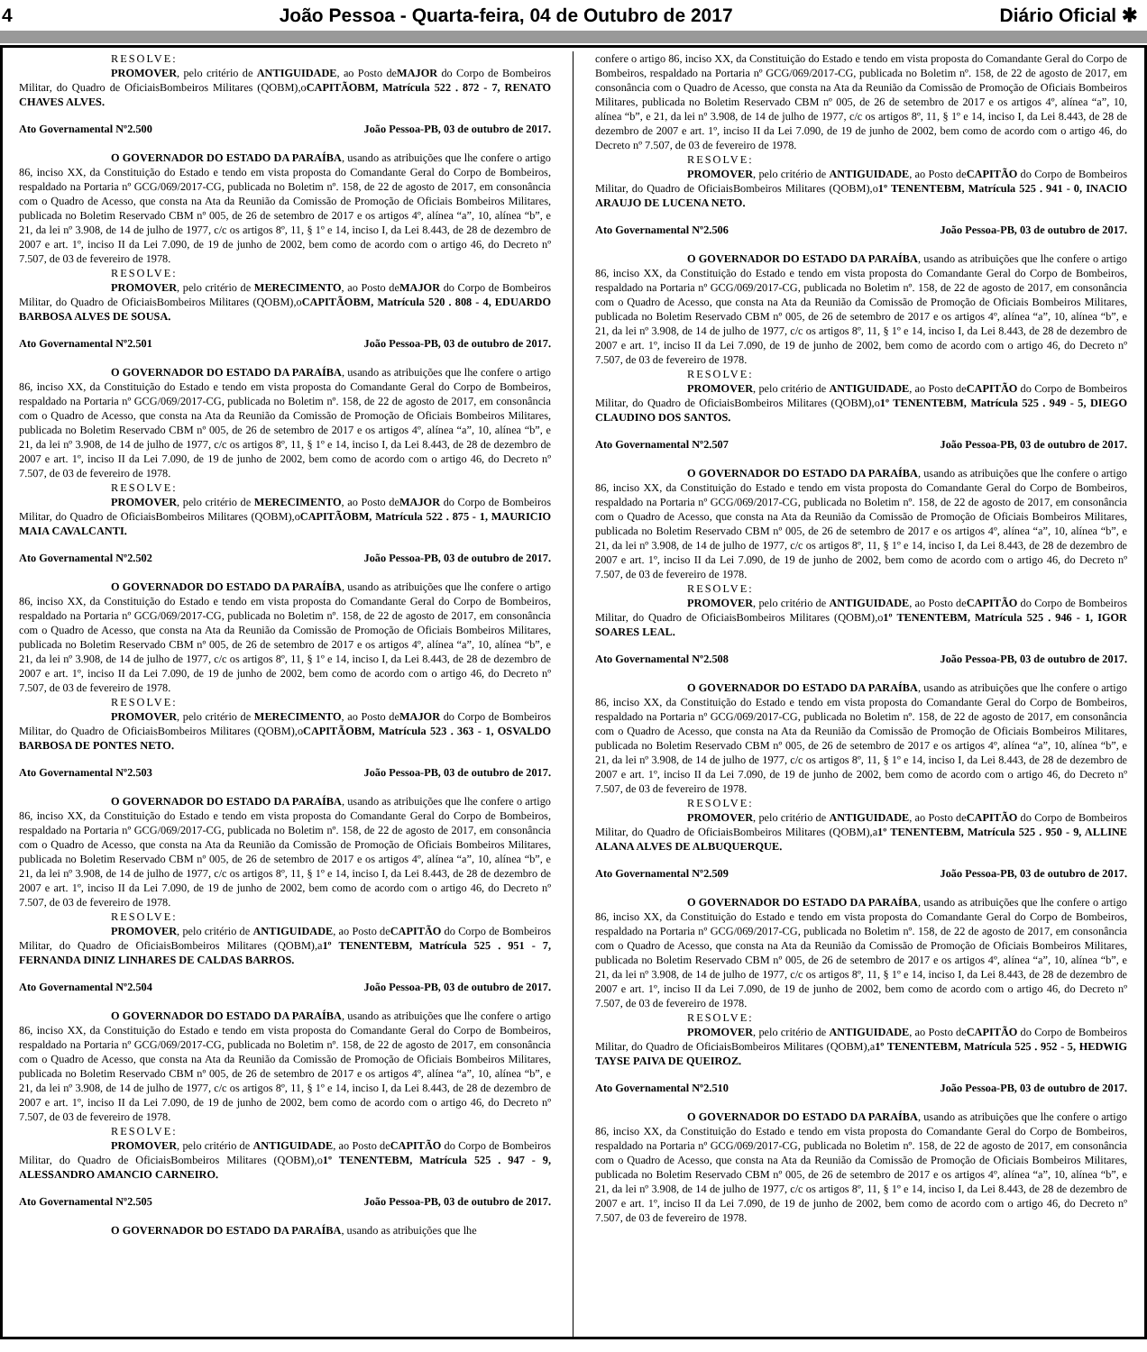4 João Pessoa - Quarta-feira, 04 de Outubro de 2017 Diário Oficial ✱
RESOLVE:
PROMOVER, pelo critério de ANTIGUIDADE, ao Posto deMAJOR do Corpo de Bombeiros Militar, do Quadro de OficiaisBombeiros Militares (QOBM),oCAPITÃOBM, Matrícula 522 . 872 - 7, RENATO CHAVES ALVES.
Ato Governamental Nº2.500 João Pessoa-PB, 03 de outubro de 2017.
O GOVERNADOR DO ESTADO DA PARAÍBA, usando as atribuições que lhe confere o artigo 86, inciso XX, da Constituição do Estado e tendo em vista proposta do Comandante Geral do Corpo de Bombeiros, respaldado na Portaria nº GCG/069/2017-CG, publicada no Boletim nº. 158, de 22 de agosto de 2017, em consonância com o Quadro de Acesso, que consta na Ata da Reunião da Comissão de Promoção de Oficiais Bombeiros Militares, publicada no Boletim Reservado CBM nº 005, de 26 de setembro de 2017 e os artigos 4º, alínea “a”, 10, alínea “b”, e 21, da lei nº 3.908, de 14 de julho de 1977, c/c os artigos 8º, 11, § 1º e 14, inciso I, da Lei 8.443, de 28 de dezembro de 2007 e art. 1º, inciso II da Lei 7.090, de 19 de junho de 2002, bem como de acordo com o artigo 46, do Decreto nº 7.507, de 03 de fevereiro de 1978.
RESOLVE:
PROMOVER, pelo critério de MERECIMENTO, ao Posto deMAJOR do Corpo de Bombeiros Militar, do Quadro de OficiaisBombeiros Militares (QOBM),oCAPITÃOBM, Matrícula 520 . 808 - 4, EDUARDO BARBOSA ALVES DE SOUSA.
Ato Governamental Nº2.501 João Pessoa-PB, 03 de outubro de 2017.
O GOVERNADOR DO ESTADO DA PARAÍBA, usando as atribuições que lhe confere o artigo 86, inciso XX, da Constituição do Estado e tendo em vista proposta do Comandante Geral do Corpo de Bombeiros, respaldado na Portaria nº GCG/069/2017-CG, publicada no Boletim nº. 158, de 22 de agosto de 2017, em consonância com o Quadro de Acesso, que consta na Ata da Reunião da Comissão de Promoção de Oficiais Bombeiros Militares, publicada no Boletim Reservado CBM nº 005, de 26 de setembro de 2017 e os artigos 4º, alínea “a”, 10, alínea “b”, e 21, da lei nº 3.908, de 14 de julho de 1977, c/c os artigos 8º, 11, § 1º e 14, inciso I, da Lei 8.443, de 28 de dezembro de 2007 e art. 1º, inciso II da Lei 7.090, de 19 de junho de 2002, bem como de acordo com o artigo 46, do Decreto nº 7.507, de 03 de fevereiro de 1978.
RESOLVE:
PROMOVER, pelo critério de MERECIMENTO, ao Posto deMAJOR do Corpo de Bombeiros Militar, do Quadro de OficiaisBombeiros Militares (QOBM),oCAPITÃOBM, Matrícula 522 . 875 - 1, MAURICIO MAIA CAVALCANTI.
Ato Governamental Nº2.502 João Pessoa-PB, 03 de outubro de 2017.
O GOVERNADOR DO ESTADO DA PARAÍBA, usando as atribuições que lhe confere o artigo 86, inciso XX, da Constituição do Estado e tendo em vista proposta do Comandante Geral do Corpo de Bombeiros, respaldado na Portaria nº GCG/069/2017-CG, publicada no Boletim nº. 158, de 22 de agosto de 2017, em consonância com o Quadro de Acesso, que consta na Ata da Reunião da Comissão de Promoção de Oficiais Bombeiros Militares, publicada no Boletim Reservado CBM nº 005, de 26 de setembro de 2017 e os artigos 4º, alínea “a”, 10, alínea “b”, e 21, da lei nº 3.908, de 14 de julho de 1977, c/c os artigos 8º, 11, § 1º e 14, inciso I, da Lei 8.443, de 28 de dezembro de 2007 e art. 1º, inciso II da Lei 7.090, de 19 de junho de 2002, bem como de acordo com o artigo 46, do Decreto nº 7.507, de 03 de fevereiro de 1978.
RESOLVE:
PROMOVER, pelo critério de MERECIMENTO, ao Posto deMAJOR do Corpo de Bombeiros Militar, do Quadro de OficiaisBombeiros Militares (QOBM),oCAPITÃOBM, Matrícula 523 . 363 - 1, OSVALDO BARBOSA DE PONTES NETO.
Ato Governamental Nº2.503 João Pessoa-PB, 03 de outubro de 2017.
O GOVERNADOR DO ESTADO DA PARAÍBA, usando as atribuições que lhe confere o artigo 86, inciso XX, da Constituição do Estado e tendo em vista proposta do Comandante Geral do Corpo de Bombeiros, respaldado na Portaria nº GCG/069/2017-CG, publicada no Boletim nº. 158, de 22 de agosto de 2017, em consonância com o Quadro de Acesso, que consta na Ata da Reunião da Comissão de Promoção de Oficiais Bombeiros Militares, publicada no Boletim Reservado CBM nº 005, de 26 de setembro de 2017 e os artigos 4º, alínea “a”, 10, alínea “b”, e 21, da lei nº 3.908, de 14 de julho de 1977, c/c os artigos 8º, 11, § 1º e 14, inciso I, da Lei 8.443, de 28 de dezembro de 2007 e art. 1º, inciso II da Lei 7.090, de 19 de junho de 2002, bem como de acordo com o artigo 46, do Decreto nº 7.507, de 03 de fevereiro de 1978.
RESOLVE:
PROMOVER, pelo critério de ANTIGUIDADE, ao Posto deCAPITÃO do Corpo de Bombeiros Militar, do Quadro de OficiaisBombeiros Militares (QOBM),a1º TENENTEBM, Matrícula 525 . 951 - 7, FERNANDA DINIZ LINHARES DE CALDAS BARROS.
Ato Governamental Nº2.504 João Pessoa-PB, 03 de outubro de 2017.
O GOVERNADOR DO ESTADO DA PARAÍBA, usando as atribuições que lhe confere o artigo 86, inciso XX, da Constituição do Estado e tendo em vista proposta do Comandante Geral do Corpo de Bombeiros, respaldado na Portaria nº GCG/069/2017-CG, publicada no Boletim nº. 158, de 22 de agosto de 2017, em consonância com o Quadro de Acesso, que consta na Ata da Reunião da Comissão de Promoção de Oficiais Bombeiros Militares, publicada no Boletim Reservado CBM nº 005, de 26 de setembro de 2017 e os artigos 4º, alínea “a”, 10, alínea “b”, e 21, da lei nº 3.908, de 14 de julho de 1977, c/c os artigos 8º, 11, § 1º e 14, inciso I, da Lei 8.443, de 28 de dezembro de 2007 e art. 1º, inciso II da Lei 7.090, de 19 de junho de 2002, bem como de acordo com o artigo 46, do Decreto nº 7.507, de 03 de fevereiro de 1978.
RESOLVE:
PROMOVER, pelo critério de ANTIGUIDADE, ao Posto deCAPITÃO do Corpo de Bombeiros Militar, do Quadro de OficiaisBombeiros Militares (QOBM),o1º TENENTEBM, Matrícula 525 . 947 - 9, ALESSANDRO AMANCIO CARNEIRO.
Ato Governamental Nº2.505 João Pessoa-PB, 03 de outubro de 2017.
O GOVERNADOR DO ESTADO DA PARAÍBA, usando as atribuições que lhe
confere o artigo 86, inciso XX, da Constituição do Estado e tendo em vista proposta do Comandante Geral do Corpo de Bombeiros, respaldado na Portaria nº GCG/069/2017-CG, publicada no Boletim nº. 158, de 22 de agosto de 2017, em consonância com o Quadro de Acesso, que consta na Ata da Reunião da Comissão de Promoção de Oficiais Bombeiros Militares, publicada no Boletim Reservado CBM nº 005, de 26 de setembro de 2017 e os artigos 4º, alínea “a”, 10, alínea “b”, e 21, da lei nº 3.908, de 14 de julho de 1977, c/c os artigos 8º, 11, § 1º e 14, inciso I, da Lei 8.443, de 28 de dezembro de 2007 e art. 1º, inciso II da Lei 7.090, de 19 de junho de 2002, bem como de acordo com o artigo 46, do Decreto nº 7.507, de 03 de fevereiro de 1978.
RESOLVE:
PROMOVER, pelo critério de ANTIGUIDADE, ao Posto deCAPITÃO do Corpo de Bombeiros Militar, do Quadro de OficiaisBombeiros Militares (QOBM),o1º TENENTEBM, Matrícula 525 . 941 - 0, INACIO ARAUJO DE LUCENA NETO.
Ato Governamental Nº2.506 João Pessoa-PB, 03 de outubro de 2017.
O GOVERNADOR DO ESTADO DA PARAÍBA, usando as atribuições que lhe confere o artigo 86, inciso XX, da Constituição do Estado e tendo em vista proposta do Comandante Geral do Corpo de Bombeiros, respaldado na Portaria nº GCG/069/2017-CG, publicada no Boletim nº. 158, de 22 de agosto de 2017, em consonância com o Quadro de Acesso, que consta na Ata da Reunião da Comissão de Promoção de Oficiais Bombeiros Militares, publicada no Boletim Reservado CBM nº 005, de 26 de setembro de 2017 e os artigos 4º, alínea “a”, 10, alínea “b”, e 21, da lei nº 3.908, de 14 de julho de 1977, c/c os artigos 8º, 11, § 1º e 14, inciso I, da Lei 8.443, de 28 de dezembro de 2007 e art. 1º, inciso II da Lei 7.090, de 19 de junho de 2002, bem como de acordo com o artigo 46, do Decreto nº 7.507, de 03 de fevereiro de 1978.
RESOLVE:
PROMOVER, pelo critério de ANTIGUIDADE, ao Posto deCAPITÃO do Corpo de Bombeiros Militar, do Quadro de OficiaisBombeiros Militares (QOBM),o1º TENENTEBM, Matrícula 525 . 949 - 5, DIEGO CLAUDINO DOS SANTOS.
Ato Governamental Nº2.507 João Pessoa-PB, 03 de outubro de 2017.
O GOVERNADOR DO ESTADO DA PARAÍBA, usando as atribuições que lhe confere o artigo 86, inciso XX, da Constituição do Estado e tendo em vista proposta do Comandante Geral do Corpo de Bombeiros, respaldado na Portaria nº GCG/069/2017-CG, publicada no Boletim nº. 158, de 22 de agosto de 2017, em consonância com o Quadro de Acesso, que consta na Ata da Reunião da Comissão de Promoção de Oficiais Bombeiros Militares, publicada no Boletim Reservado CBM nº 005, de 26 de setembro de 2017 e os artigos 4º, alínea “a”, 10, alínea “b”, e 21, da lei nº 3.908, de 14 de julho de 1977, c/c os artigos 8º, 11, § 1º e 14, inciso I, da Lei 8.443, de 28 de dezembro de 2007 e art. 1º, inciso II da Lei 7.090, de 19 de junho de 2002, bem como de acordo com o artigo 46, do Decreto nº 7.507, de 03 de fevereiro de 1978.
RESOLVE:
PROMOVER, pelo critério de ANTIGUIDADE, ao Posto deCAPITÃO do Corpo de Bombeiros Militar, do Quadro de OficiaisBombeiros Militares (QOBM),o1º TENENTEBM, Matrícula 525 . 946 - 1, IGOR SOARES LEAL.
Ato Governamental Nº2.508 João Pessoa-PB, 03 de outubro de 2017.
O GOVERNADOR DO ESTADO DA PARAÍBA, usando as atribuições que lhe confere o artigo 86, inciso XX, da Constituição do Estado e tendo em vista proposta do Comandante Geral do Corpo de Bombeiros, respaldado na Portaria nº GCG/069/2017-CG, publicada no Boletim nº. 158, de 22 de agosto de 2017, em consonância com o Quadro de Acesso, que consta na Ata da Reunião da Comissão de Promoção de Oficiais Bombeiros Militares, publicada no Boletim Reservado CBM nº 005, de 26 de setembro de 2017 e os artigos 4º, alínea “a”, 10, alínea “b”, e 21, da lei nº 3.908, de 14 de julho de 1977, c/c os artigos 8º, 11, § 1º e 14, inciso I, da Lei 8.443, de 28 de dezembro de 2007 e art. 1º, inciso II da Lei 7.090, de 19 de junho de 2002, bem como de acordo com o artigo 46, do Decreto nº 7.507, de 03 de fevereiro de 1978.
RESOLVE:
PROMOVER, pelo critério de ANTIGUIDADE, ao Posto deCAPITÃO do Corpo de Bombeiros Militar, do Quadro de OficiaisBombeiros Militares (QOBM),a1º TENENTEBM, Matrícula 525 . 950 - 9, ALLINE ALANA ALVES DE ALBUQUERQUE.
Ato Governamental Nº2.509 João Pessoa-PB, 03 de outubro de 2017.
O GOVERNADOR DO ESTADO DA PARAÍBA, usando as atribuições que lhe confere o artigo 86, inciso XX, da Constituição do Estado e tendo em vista proposta do Comandante Geral do Corpo de Bombeiros, respaldado na Portaria nº GCG/069/2017-CG, publicada no Boletim nº. 158, de 22 de agosto de 2017, em consonância com o Quadro de Acesso, que consta na Ata da Reunião da Comissão de Promoção de Oficiais Bombeiros Militares, publicada no Boletim Reservado CBM nº 005, de 26 de setembro de 2017 e os artigos 4º, alínea “a”, 10, alínea “b”, e 21, da lei nº 3.908, de 14 de julho de 1977, c/c os artigos 8º, 11, § 1º e 14, inciso I, da Lei 8.443, de 28 de dezembro de 2007 e art. 1º, inciso II da Lei 7.090, de 19 de junho de 2002, bem como de acordo com o artigo 46, do Decreto nº 7.507, de 03 de fevereiro de 1978.
RESOLVE:
PROMOVER, pelo critério de ANTIGUIDADE, ao Posto deCAPITÃO do Corpo de Bombeiros Militar, do Quadro de OficiaisBombeiros Militares (QOBM),a1º TENENTEBM, Matrícula 525 . 952 - 5, HEDWIG TAYSE PAIVA DE QUEIROZ.
Ato Governamental Nº2.510 João Pessoa-PB, 03 de outubro de 2017.
O GOVERNADOR DO ESTADO DA PARAÍBA, usando as atribuições que lhe confere o artigo 86, inciso XX, da Constituição do Estado e tendo em vista proposta do Comandante Geral do Corpo de Bombeiros, respaldado na Portaria nº GCG/069/2017-CG, publicada no Boletim nº. 158, de 22 de agosto de 2017, em consonância com o Quadro de Acesso, que consta na Ata da Reunião da Comissão de Promoção de Oficiais Bombeiros Militares, publicada no Boletim Reservado CBM nº 005, de 26 de setembro de 2017 e os artigos 4º, alínea “a”, 10, alínea “b”, e 21, da lei nº 3.908, de 14 de julho de 1977, c/c os artigos 8º, 11, § 1º e 14, inciso I, da Lei 8.443, de 28 de dezembro de 2007 e art. 1º, inciso II da Lei 7.090, de 19 de junho de 2002, bem como de acordo com o artigo 46, do Decreto nº 7.507, de 03 de fevereiro de 1978.